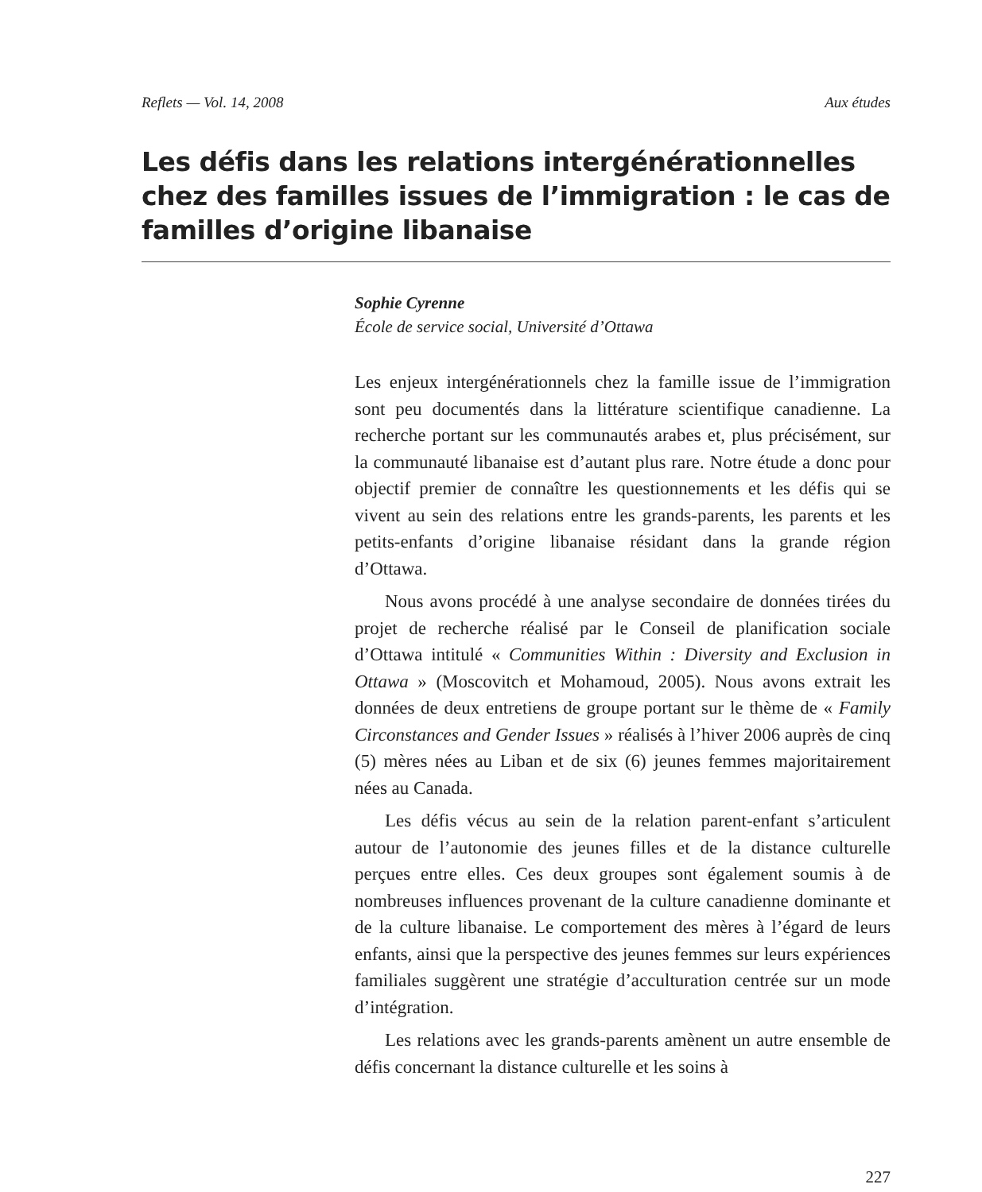Reflets — Vol. 14, 2008 Aux études
Les défis dans les relations intergénérationnelles chez des familles issues de l’immigration : le cas de familles d’origine libanaise
Sophie Cyrenne
École de service social, Université d’Ottawa
Les enjeux intergénérationnels chez la famille issue de l’immigration sont peu documentés dans la littérature scientifique canadienne. La recherche portant sur les communautés arabes et, plus précisément, sur la communauté libanaise est d’autant plus rare. Notre étude a donc pour objectif premier de connaître les questionnements et les défis qui se vivent au sein des relations entre les grands-parents, les parents et les petits-enfants d’origine libanaise résidant dans la grande région d’Ottawa.
Nous avons procédé à une analyse secondaire de données tirées du projet de recherche réalisé par le Conseil de planification sociale d’Ottawa intitulé « Communities Within : Diversity and Exclusion in Ottawa » (Moscovitch et Mohamoud, 2005). Nous avons extrait les données de deux entretiens de groupe portant sur le thème de « Family Circonstances and Gender Issues » réalisés à l’hiver 2006 auprès de cinq (5) mères nées au Liban et de six (6) jeunes femmes majoritairement nées au Canada.
Les défis vécus au sein de la relation parent-enfant s’articulent autour de l’autonomie des jeunes filles et de la distance culturelle perçues entre elles. Ces deux groupes sont également soumis à de nombreuses influences provenant de la culture canadienne dominante et de la culture libanaise. Le comportement des mères à l’égard de leurs enfants, ainsi que la perspective des jeunes femmes sur leurs expériences familiales suggèrent une stratégie d’acculturation centrée sur un mode d’intégration.
Les relations avec les grands-parents amènent un autre ensemble de défis concernant la distance culturelle et les soins à
227